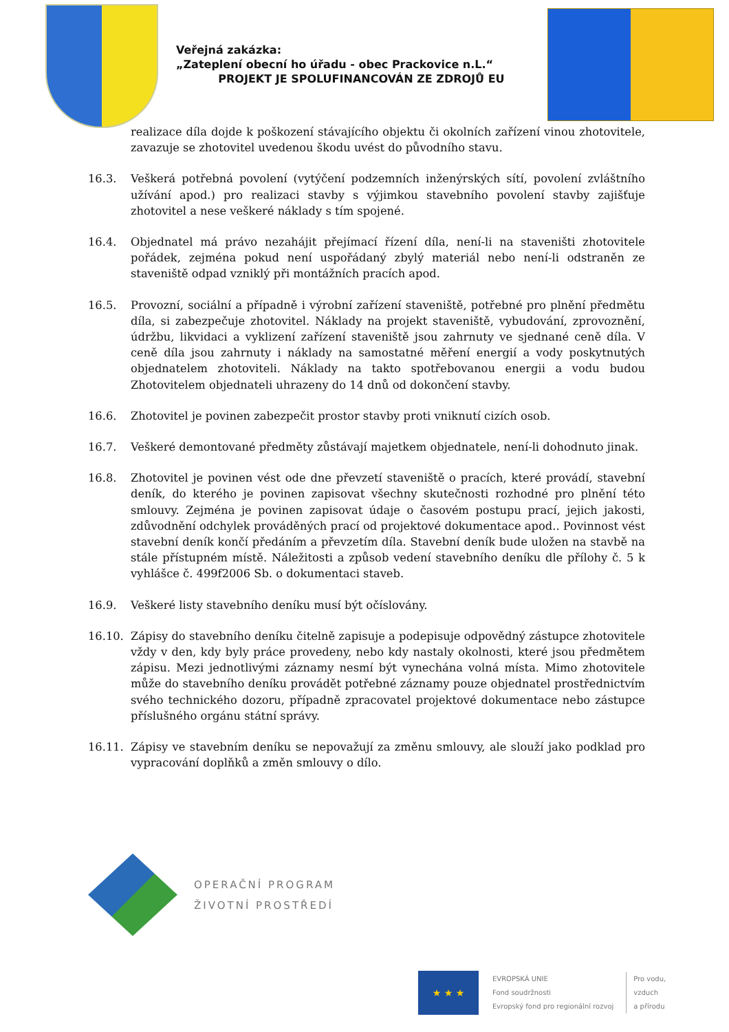Veřejná zakázka:
„Zateplení obecní ho úřadu - obec Prackovice n.L.“
PROJEKT JE SPOLUFINANCOVÁN ZE ZDROJŮ EU
realizace díla dojde k poškození stávajícího objektu či okolních zařízení vinou zhotovitele, zavazuje se zhotovitel uvedenou škodu uvést do původního stavu.
16.3. Veškerá potřebná povolení (vytýčení podzemních inženýrských sítí, povolení zvláštního užívání apod.) pro realizaci stavby s výjimkou stavebního povolení stavby zajišťuje zhotovitel a nese veškeré náklady s tím spojené.
16.4. Objednatel má právo nezahájit přejímací řízení díla, není-li na staveništi zhotovitele pořádek, zejména pokud není uspořádaný zbylý materiál nebo není-li odstraněn ze staveniště odpad vzniklý při montážních pracích apod.
16.5. Provozní, sociální a případně i výrobní zařízení staveniště, potřebné pro plnění předmětu díla, si zabezpečuje zhotovitel. Náklady na projekt staveniště, vybudování, zprovoznění, údržbu, likvidaci a vyklizení zařízení staveniště jsou zahrnuty ve sjednané ceně díla. V ceně díla jsou zahrnuty i náklady na samostatné měření energií a vody poskytnutých objednatelem zhotoviteli. Náklady na takto spotřebovanou energii a vodu budou Zhotovitelem objednateli uhrazeny do 14 dnů od dokončení stavby.
16.6. Zhotovitel je povinen zabezpečit prostor stavby proti vniknutí cizích osob.
16.7. Veškeré demontované předměty zůstávají majetkem objednatele, není-li dohodnuto jinak.
16.8. Zhotovitel je povinen vést ode dne převzetí staveniště o pracích, které provádí, stavební deník, do kterého je povinen zapisovat všechny skutečnosti rozhodné pro plnění této smlouvy. Zejména je povinen zapisovat údaje o časovém postupu prací, jejich jakosti, zdůvodnění odchylek prováděných prací od projektové dokumentace apod.. Povinnost vést stavební deník končí předáním a převzetím díla. Stavební deník bude uložen na stavbě na stále přístupném místě. Náležitosti a způsob vedení stavebního deníku dle přílohy č. 5 k vyhlášce č. 499f2006 Sb. o dokumentaci staveb.
16.9. Veškeré listy stavebního deníku musí být očíslovány.
16.10. Zápisy do stavebního deníku čitelně zapisuje a podepisuje odpovědný zástupce zhotovitele vždy v den, kdy byly práce provedeny, nebo kdy nastaly okolnosti, které jsou předmětem zápisu. Mezi jednotlivými záznamy nesmí být vynechána volná místa. Mimo zhotovitele může do stavebního deníku provádět potřebné záznamy pouze objednatel prostřednictvím svého technického dozoru, případně zpracovatel projektové dokumentace nebo zástupce příslušného orgánu státní správy.
16.11. Zápisy ve stavebním deníku se nepovažují za změnu smlouvy, ale slouží jako podklad pro vypracování doplňků a změn smlouvy o dílo.
OPERAČNÍ PROGRAM
ŽIVOTNÍ PROSTŘEDÍ
★ ★ ★
EVROPSKÁ UNIE
Fond soudržnosti
Evropský fond pro regionální rozvoj
Pro vodu,
vzduch
a přírodu